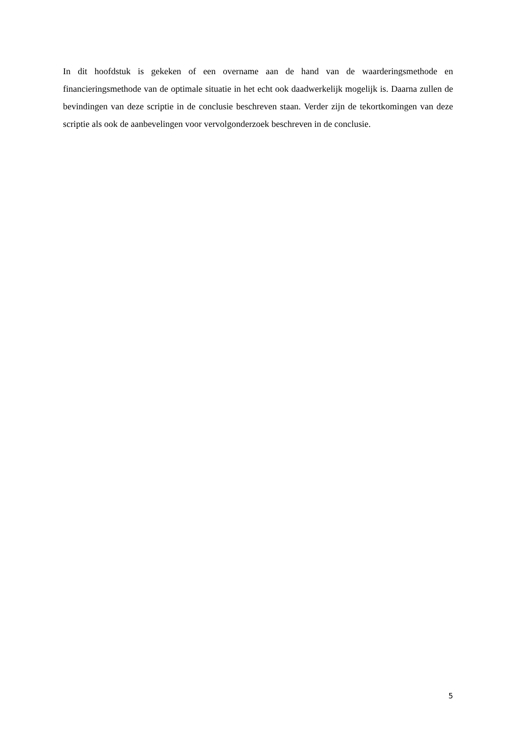In dit hoofdstuk is gekeken of een overname aan de hand van de waarderingsmethode en financieringsmethode van de optimale situatie in het echt ook daadwerkelijk mogelijk is. Daarna zullen de bevindingen van deze scriptie in de conclusie beschreven staan. Verder zijn de tekortkomingen van deze scriptie als ook de aanbevelingen voor vervolgonderzoek beschreven in de conclusie.
5